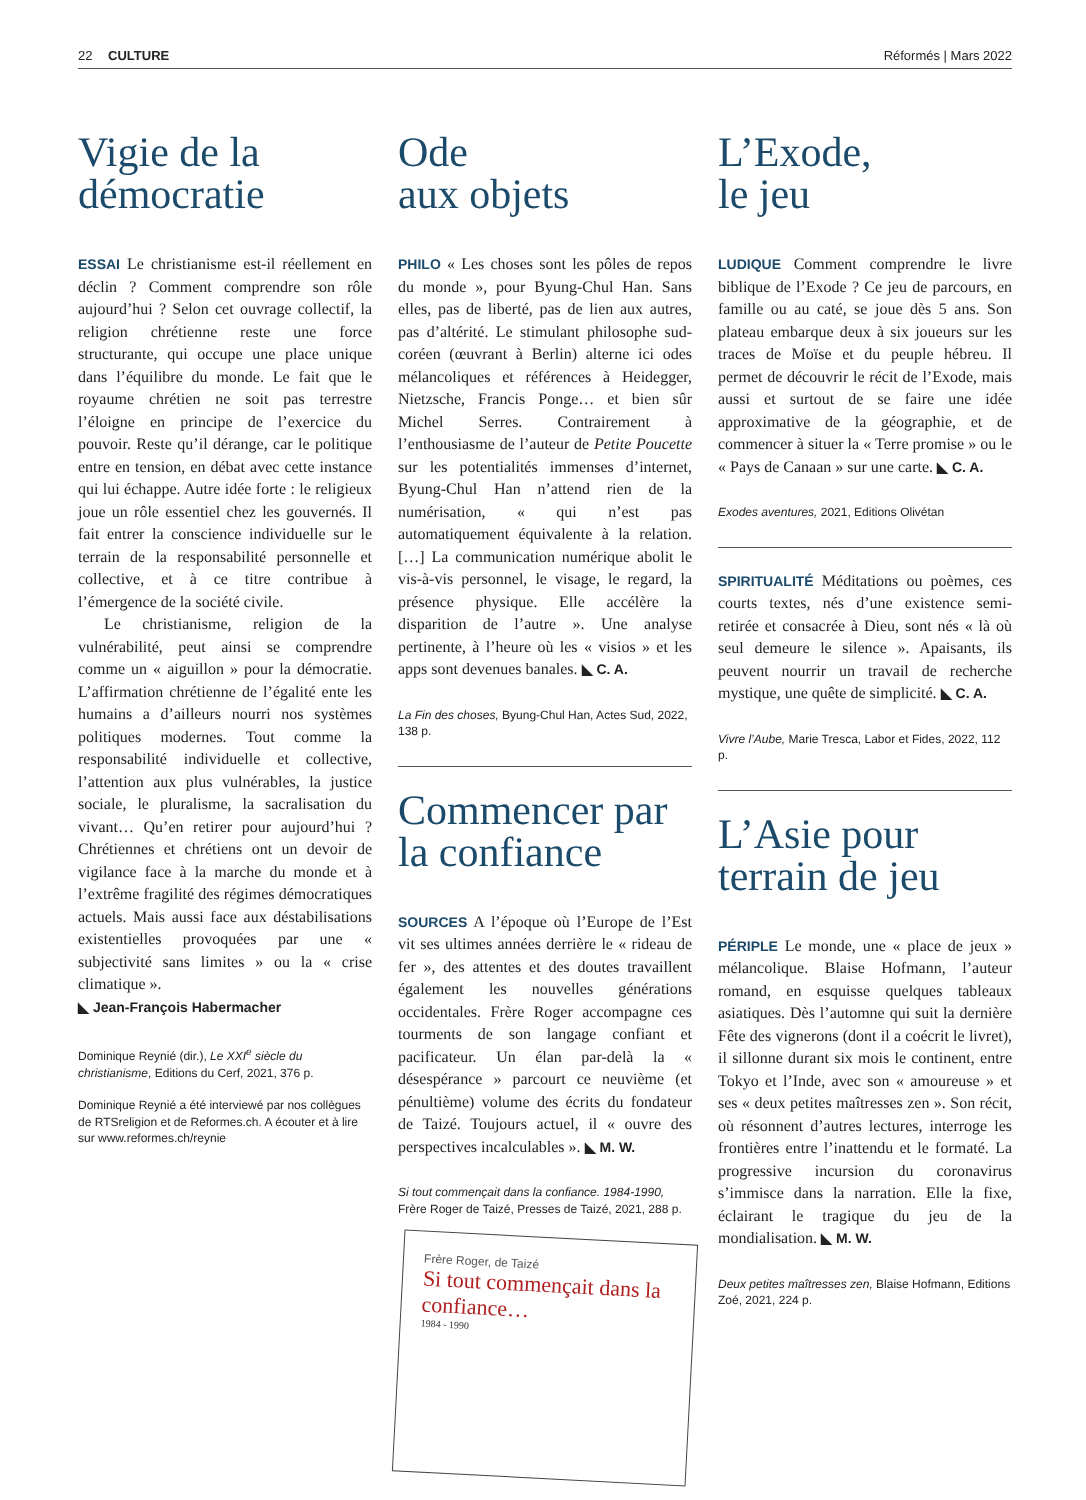22 CULTURE Réformés | Mars 2022
Vigie de la démocratie
ESSAI Le christianisme est-il réellement en déclin ? Comment comprendre son rôle aujourd’hui ? Selon cet ouvrage collectif, la religion chrétienne reste une force structurante, qui occupe une place unique dans l’équilibre du monde. Le fait que le royaume chrétien ne soit pas terrestre l’éloigne en principe de l’exercice du pouvoir. Reste qu’il dérange, car le politique entre en tension, en débat avec cette instance qui lui échappe. Autre idée forte : le religieux joue un rôle essentiel chez les gouvernés. Il fait entrer la conscience individuelle sur le terrain de la responsabilité personnelle et collective, et à ce titre contribue à l’émergence de la société civile.
Le christianisme, religion de la vulnérabilité, peut ainsi se comprendre comme un « aiguillon » pour la démocratie. L’affirmation chrétienne de l’égalité ente les humains a d’ailleurs nourri nos systèmes politiques modernes. Tout comme la responsabilité individuelle et collective, l’attention aux plus vulnérables, la justice sociale, le pluralisme, la sacralisation du vivant… Qu’en retirer pour aujourd’hui ? Chrétiennes et chrétiens ont un devoir de vigilance face à la marche du monde et à l’extrême fragilité des régimes démocratiques actuels. Mais aussi face aux déstabilisations existentielles provoquées par une « subjectivité sans limites » ou la « crise climatique ».
◣ Jean-François Habermacher
Dominique Reynié (dir.), Le XXI<sup>e</sup> siècle du christianisme, Editions du Cerf, 2021, 376 p.
Dominique Reynié a été interviewé par nos collègues de RTSreligion et de Reformes.ch. A écouter et à lire sur www.reformes.ch/reynie
Ode
aux objets
PHILO « Les choses sont les pôles de repos du monde », pour Byung-Chul Han. Sans elles, pas de liberté, pas de lien aux autres, pas d’altérité. Le stimulant philosophe sud-coréen (œuvrant à Berlin) alterne ici odes mélancoliques et références à Heidegger, Nietzsche, Francis Ponge… et bien sûr Michel Serres. Contrairement à l’enthousiasme de l’auteur de Petite Poucette sur les potentialités immenses d’internet, Byung-Chul Han n’attend rien de la numérisation, « qui n’est pas automatiquement équivalente à la relation. […] La communication numérique abolit le vis-à-vis personnel, le visage, le regard, la présence physique. Elle accélère la disparition de l’autre ». Une analyse pertinente, à l’heure où les « visios » et les apps sont devenues banales. ◣ C. A.
La Fin des choses, Byung-Chul Han, Actes Sud, 2022, 138 p.
Commencer par la confiance
SOURCES A l’époque où l’Europe de l’Est vit ses ultimes années derrière le « rideau de fer », des attentes et des doutes travaillent également les nouvelles générations occidentales. Frère Roger accompagne ces tourments de son langage confiant et pacificateur. Un élan par-delà la « désespérance » parcourt ce neuvième (et pénultième) volume des écrits du fondateur de Taizé. Toujours actuel, il « ouvre des perspectives incalculables ». ◣ M. W.
Si tout commençait dans la confiance. 1984-1990, Frère Roger de Taizé, Presses de Taizé, 2021, 288 p.
Frère Roger, de Taizé
Si tout commençait dans la confiance…
1984 - 1990
L’Exode,
le jeu
LUDIQUE Comment comprendre le livre biblique de l’Exode ? Ce jeu de parcours, en famille ou au caté, se joue dès 5 ans. Son plateau embarque deux à six joueurs sur les traces de Moïse et du peuple hébreu. Il permet de découvrir le récit de l’Exode, mais aussi et surtout de se faire une idée approximative de la géographie, et de commencer à situer la « Terre promise » ou le « Pays de Canaan » sur une carte. ◣ C. A.
Exodes aventures, 2021, Editions Olivétan
SPIRITUALITÉ Méditations ou poèmes, ces courts textes, nés d’une existence semi-retirée et consacrée à Dieu, sont nés « là où seul demeure le silence ». Apaisants, ils peuvent nourrir un travail de recherche mystique, une quête de simplicité. ◣ C. A.
Vivre l’Aube, Marie Tresca, Labor et Fides, 2022, 112 p.
L’Asie pour terrain de jeu
PÉRIPLE Le monde, une « place de jeux » mélancolique. Blaise Hofmann, l’auteur romand, en esquisse quelques tableaux asiatiques. Dès l’automne qui suit la dernière Fête des vignerons (dont il a coécrit le livret), il sillonne durant six mois le continent, entre Tokyo et l’Inde, avec son « amoureuse » et ses « deux petites maîtresses zen ». Son récit, où résonnent d’autres lectures, interroge les frontières entre l’inattendu et le formaté. La progressive incursion du coronavirus s’immisce dans la narration. Elle la fixe, éclairant le tragique du jeu de la mondialisation. ◣ M. W.
Deux petites maîtresses zen, Blaise Hofmann, Editions Zoé, 2021, 224 p.